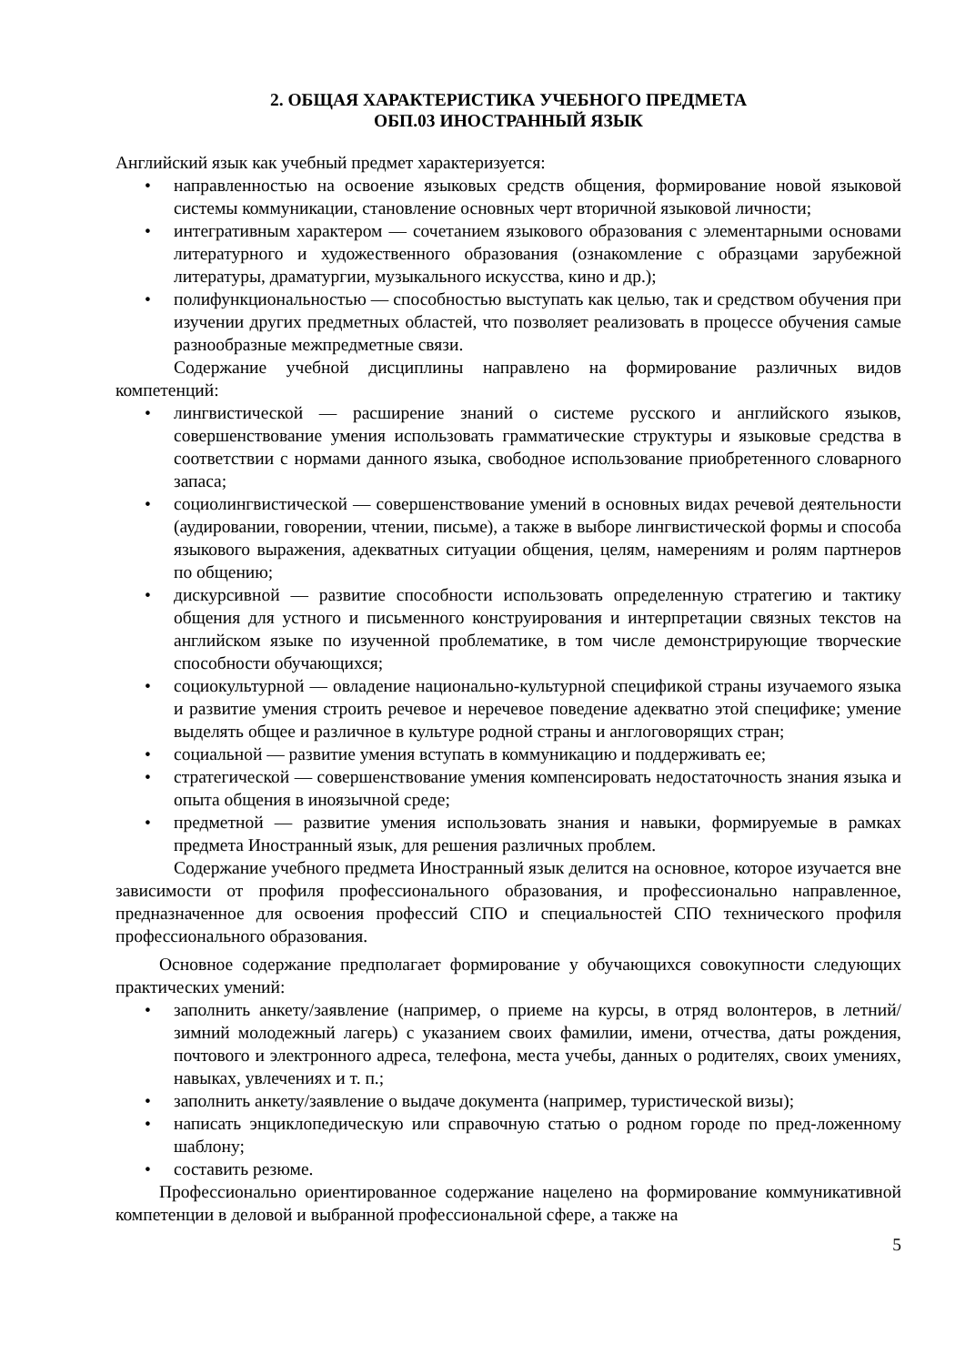2. ОБЩАЯ ХАРАКТЕРИСТИКА УЧЕБНОГО ПРЕДМЕТА
ОБП.03 ИНОСТРАННЫЙ ЯЗЫК
Английский язык как учебный предмет характеризуется:
• направленностью на освоение языковых средств общения, формирование новой языковой системы коммуникации, становление основных черт вторичной языковой личности;
• интегративным характером — сочетанием языкового образования с элементарными основами литературного и художественного образования (ознакомление с образцами зарубежной литературы, драматургии, музыкального искусства, кино и др.);
• полифункциональностью — способностью выступать как целью, так и средством обучения при изучении других предметных областей, что позволяет реализовать в процессе обучения самые разнообразные межпредметные связи.
Содержание учебной дисциплины направлено на формирование различных видов компетенций:
• лингвистической — расширение знаний о системе русского и английского языков, совершенствование умения использовать грамматические структуры и языковые средства в соответствии с нормами данного языка, свободное использование приобретенного словарного запаса;
• социолингвистической — совершенствование умений в основных видах речевой деятельности (аудировании, говорении, чтении, письме), а также в выборе лингвистической формы и способа языкового выражения, адекватных ситуации общения, целям, намерениям и ролям партнеров по общению;
• дискурсивной — развитие способности использовать определенную стратегию и тактику общения для устного и письменного конструирования и интерпретации связных текстов на английском языке по изученной проблематике, в том числе демонстрирующие творческие способности обучающихся;
• социокультурной — овладение национально-культурной спецификой страны изучаемого языка и развитие умения строить речевое и неречевое поведение адекватно этой специфике; умение выделять общее и различное в культуре родной страны и англоговорящих стран;
• социальной — развитие умения вступать в коммуникацию и поддерживать ее;
• стратегической — совершенствование умения компенсировать недостаточность знания языка и опыта общения в иноязычной среде;
• предметной — развитие умения использовать знания и навыки, формируемые в рамках предмета Иностранный язык, для решения различных проблем.
Содержание учебного предмета Иностранный язык делится на основное, которое изучается вне зависимости от профиля профессионального образования, и профессионально направленное, предназначенное для освоения профессий СПО и специальностей СПО технического профиля профессионального образования.
Основное содержание предполагает формирование у обучающихся совокупности следующих практических умений:
• заполнить анкету/заявление (например, о приеме на курсы, в отряд волонтеров, в летний/зимний молодежный лагерь) с указанием своих фамилии, имени, отчества, даты рождения, почтового и электронного адреса, телефона, места учебы, данных о родителях, своих умениях, навыках, увлечениях и т. п.;
• заполнить анкету/заявление о выдаче документа (например, туристической визы);
• написать энциклопедическую или справочную статью о родном городе по пред-ложенному шаблону;
• составить резюме.
Профессионально ориентированное содержание нацелено на формирование коммуникативной компетенции в деловой и выбранной профессиональной сфере, а также на
5